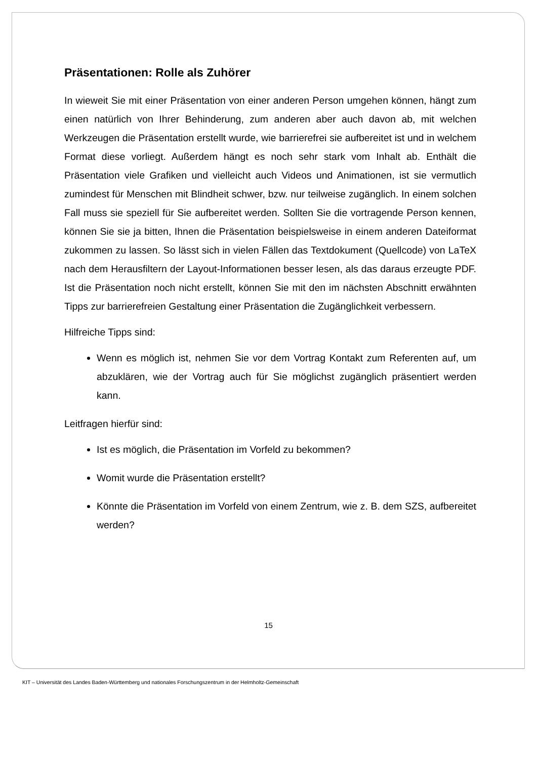Präsentationen: Rolle als Zuhörer
In wieweit Sie mit einer Präsentation von einer anderen Person umgehen können, hängt zum einen natürlich von Ihrer Behinderung, zum anderen aber auch davon ab, mit welchen Werkzeugen die Präsentation erstellt wurde, wie barrierefrei sie aufbereitet ist und in welchem Format diese vorliegt. Außerdem hängt es noch sehr stark vom Inhalt ab. Enthält die Präsentation viele Grafiken und vielleicht auch Videos und Animationen, ist sie vermutlich zumindest für Menschen mit Blindheit schwer, bzw. nur teilweise zugänglich. In einem solchen Fall muss sie speziell für Sie aufbereitet werden. Sollten Sie die vortragende Person kennen, können Sie sie ja bitten, Ihnen die Präsentation beispielsweise in einem anderen Dateiformat zukommen zu lassen. So lässt sich in vielen Fällen das Textdokument (Quellcode) von LaTeX nach dem Herausfiltern der Layout-Informationen besser lesen, als das daraus erzeugte PDF. Ist die Präsentation noch nicht erstellt, können Sie mit den im nächsten Abschnitt erwähnten Tipps zur barrierefreien Gestaltung einer Präsentation die Zugänglichkeit verbessern.
Hilfreiche Tipps sind:
Wenn es möglich ist, nehmen Sie vor dem Vortrag Kontakt zum Referenten auf, um abzuklären, wie der Vortrag auch für Sie möglichst zugänglich präsentiert werden kann.
Leitfragen hierfür sind:
Ist es möglich, die Präsentation im Vorfeld zu bekommen?
Womit wurde die Präsentation erstellt?
Könnte die Präsentation im Vorfeld von einem Zentrum, wie z. B. dem SZS, aufbereitet werden?
15
KIT – Universität des Landes Baden-Württemberg und nationales Forschungszentrum in der Helmholtz-Gemeinschaft